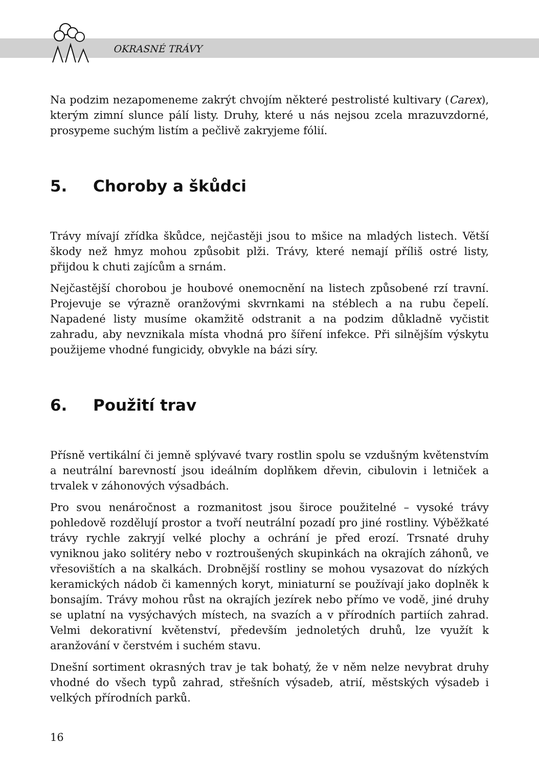OKRASNÉ TRÁVY
Na podzim nezapomeneme zakrýt chvojím některé pestrolisté kultivary (Carex), kterým zimní slunce pálí listy. Druhy, které u nás nejsou zcela mrazuvzdorné, prosypeme suchým listím a pečlivě zakryjeme fólií.
5. Choroby a škůdci
Trávy mívají zřídka škůdce, nejčastěji jsou to mšice na mladých listech. Větší škody než hmyz mohou způsobit plži. Trávy, které nemají příliš ostré listy, přijdou k chuti zajícům a srnám.
Nejčastější chorobou je houbové onemocnění na listech způsobené rzí travní. Projevuje se výrazně oranžovými skvrnkami na stéblech a na rubu čepelí. Napadené listy musíme okamžitě odstranit a na podzim důkladně vyčistit zahradu, aby nevznikala místa vhodná pro šíření infekce. Při silnějším výskytu použijeme vhodné fungicidy, obvykle na bázi síry.
6. Použití trav
Přísně vertikální či jemně splývavé tvary rostlin spolu se vzdušným květenstvím a neutrální barevností jsou ideálním doplňkem dřevin, cibulovin i letniček a trvalek v záhonových výsadbách.
Pro svou nenáročnost a rozmanitost jsou široce použitelné – vysoké trávy pohledově rozdělují prostor a tvoří neutrální pozadí pro jiné rostliny. Výběžkaté trávy rychle zakryjí velké plochy a ochrání je před erozí. Trsnaté druhy vyniknou jako solitéry nebo v roztroušených skupinkách na okrajích záhonů, ve vřesovištích a na skalkách. Drobnější rostliny se mohou vysazovat do nízkých keramických nádob či kamenných koryt, miniaturní se používají jako doplněk k bonsajím. Trávy mohou růst na okrajích jezírek nebo přímo ve vodě, jiné druhy se uplatní na vysýchavých místech, na svazích a v přírodních partiích zahrad. Velmi dekorativní květenství, především jednoletých druhů, lze využít k aranžování v čerstvém i suchém stavu.
Dnešní sortiment okrasných trav je tak bohatý, že v něm nelze nevybrat druhy vhodné do všech typů zahrad, střešních výsadeb, atrií, městských výsadeb i velkých přírodních parků.
16